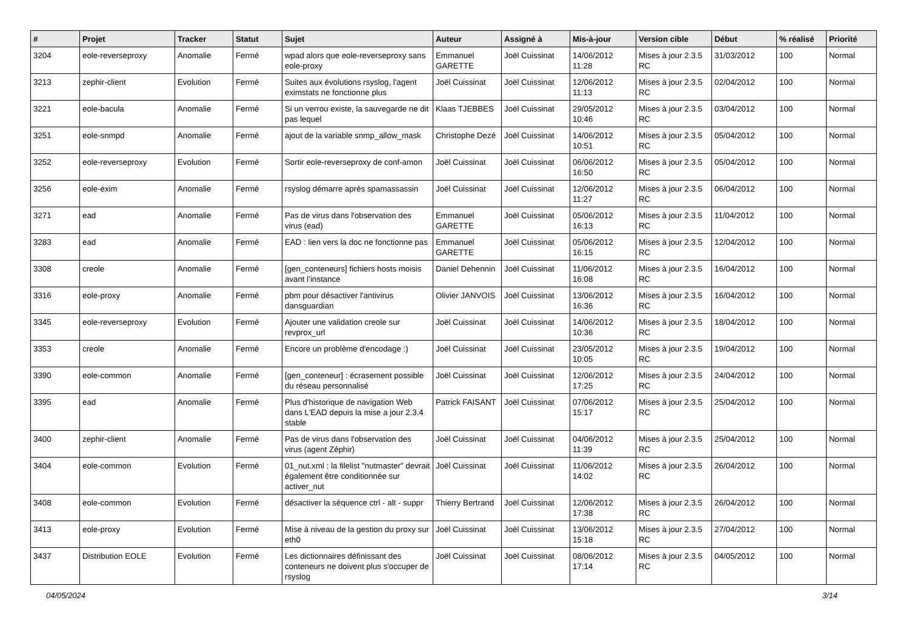| # | Projet | Tracker | Statut | Sujet | Auteur | Assigné à | Mis-à-jour | Version cible | Début | % réalisé | Priorité |
| --- | --- | --- | --- | --- | --- | --- | --- | --- | --- | --- | --- |
| 3204 | eole-reverseproxy | Anomalie | Fermé | wpad alors que eole-reverseproxy sans eole-proxy | Emmanuel GARETTE | Joël Cuissinat | 14/06/2012 11:28 | Mises à jour 2.3.5 RC | 31/03/2012 | 100 | Normal |
| 3213 | zephir-client | Evolution | Fermé | Suites aux évolutions rsyslog, l'agent eximstats ne fonctionne plus | Joël Cuissinat | Joël Cuissinat | 12/06/2012 11:13 | Mises à jour 2.3.5 RC | 02/04/2012 | 100 | Normal |
| 3221 | eole-bacula | Anomalie | Fermé | Si un verrou existe, la sauvegarde ne dit pas lequel | Klaas TJEBBES | Joël Cuissinat | 29/05/2012 10:46 | Mises à jour 2.3.5 RC | 03/04/2012 | 100 | Normal |
| 3251 | eole-snmpd | Anomalie | Fermé | ajout de la variable snmp_allow_mask | Christophe Dezé | Joël Cuissinat | 14/06/2012 10:51 | Mises à jour 2.3.5 RC | 05/04/2012 | 100 | Normal |
| 3252 | eole-reverseproxy | Evolution | Fermé | Sortir eole-reverseproxy de conf-amon | Joël Cuissinat | Joël Cuissinat | 06/06/2012 16:50 | Mises à jour 2.3.5 RC | 05/04/2012 | 100 | Normal |
| 3256 | eole-exim | Anomalie | Fermé | rsyslog démarre après spamassassin | Joël Cuissinat | Joël Cuissinat | 12/06/2012 11:27 | Mises à jour 2.3.5 RC | 06/04/2012 | 100 | Normal |
| 3271 | ead | Anomalie | Fermé | Pas de virus dans l'observation des virus (ead) | Emmanuel GARETTE | Joël Cuissinat | 05/06/2012 16:13 | Mises à jour 2.3.5 RC | 11/04/2012 | 100 | Normal |
| 3283 | ead | Anomalie | Fermé | EAD : lien vers la doc ne fonctionne pas | Emmanuel GARETTE | Joël Cuissinat | 05/06/2012 16:15 | Mises à jour 2.3.5 RC | 12/04/2012 | 100 | Normal |
| 3308 | creole | Anomalie | Fermé | [gen_conteneurs] fichiers hosts moisis avant l’instance | Daniel Dehennin | Joël Cuissinat | 11/06/2012 16:08 | Mises à jour 2.3.5 RC | 16/04/2012 | 100 | Normal |
| 3316 | eole-proxy | Anomalie | Fermé | pbm pour désactiver l'antivirus dansguardian | Olivier JANVOIS | Joël Cuissinat | 13/06/2012 16:36 | Mises à jour 2.3.5 RC | 16/04/2012 | 100 | Normal |
| 3345 | eole-reverseproxy | Evolution | Fermé | Ajouter une validation creole sur revprox_url | Joël Cuissinat | Joël Cuissinat | 14/06/2012 10:36 | Mises à jour 2.3.5 RC | 18/04/2012 | 100 | Normal |
| 3353 | creole | Anomalie | Fermé | Encore un problème d'encodage :) | Joël Cuissinat | Joël Cuissinat | 23/05/2012 10:05 | Mises à jour 2.3.5 RC | 19/04/2012 | 100 | Normal |
| 3390 | eole-common | Anomalie | Fermé | [gen_conteneur] : écrasement possible du réseau personnalisé | Joël Cuissinat | Joël Cuissinat | 12/06/2012 17:25 | Mises à jour 2.3.5 RC | 24/04/2012 | 100 | Normal |
| 3395 | ead | Anomalie | Fermé | Plus d'historique de navigation Web dans L'EAD depuis la mise a jour 2.3.4 stable | Patrick FAISANT | Joël Cuissinat | 07/06/2012 15:17 | Mises à jour 2.3.5 RC | 25/04/2012 | 100 | Normal |
| 3400 | zephir-client | Anomalie | Fermé | Pas de virus dans l'observation des virus (agent Zéphir) | Joël Cuissinat | Joël Cuissinat | 04/06/2012 11:39 | Mises à jour 2.3.5 RC | 25/04/2012 | 100 | Normal |
| 3404 | eole-common | Evolution | Fermé | 01_nut.xml : la filelist "nutmaster" devrait également être conditionnée sur activer_nut | Joël Cuissinat | Joël Cuissinat | 11/06/2012 14:02 | Mises à jour 2.3.5 RC | 26/04/2012 | 100 | Normal |
| 3408 | eole-common | Evolution | Fermé | désactiver la séquence ctrl - alt - suppr | Thierry Bertrand | Joël Cuissinat | 12/06/2012 17:38 | Mises à jour 2.3.5 RC | 26/04/2012 | 100 | Normal |
| 3413 | eole-proxy | Evolution | Fermé | Mise à niveau de la gestion du proxy sur eth0 | Joël Cuissinat | Joël Cuissinat | 13/06/2012 15:18 | Mises à jour 2.3.5 RC | 27/04/2012 | 100 | Normal |
| 3437 | Distribution EOLE | Evolution | Fermé | Les dictionnaires définissant des conteneurs ne doivent plus s'occuper de rsyslog | Joël Cuissinat | Joël Cuissinat | 08/06/2012 17:14 | Mises à jour 2.3.5 RC | 04/05/2012 | 100 | Normal |
04/05/2024 3/14